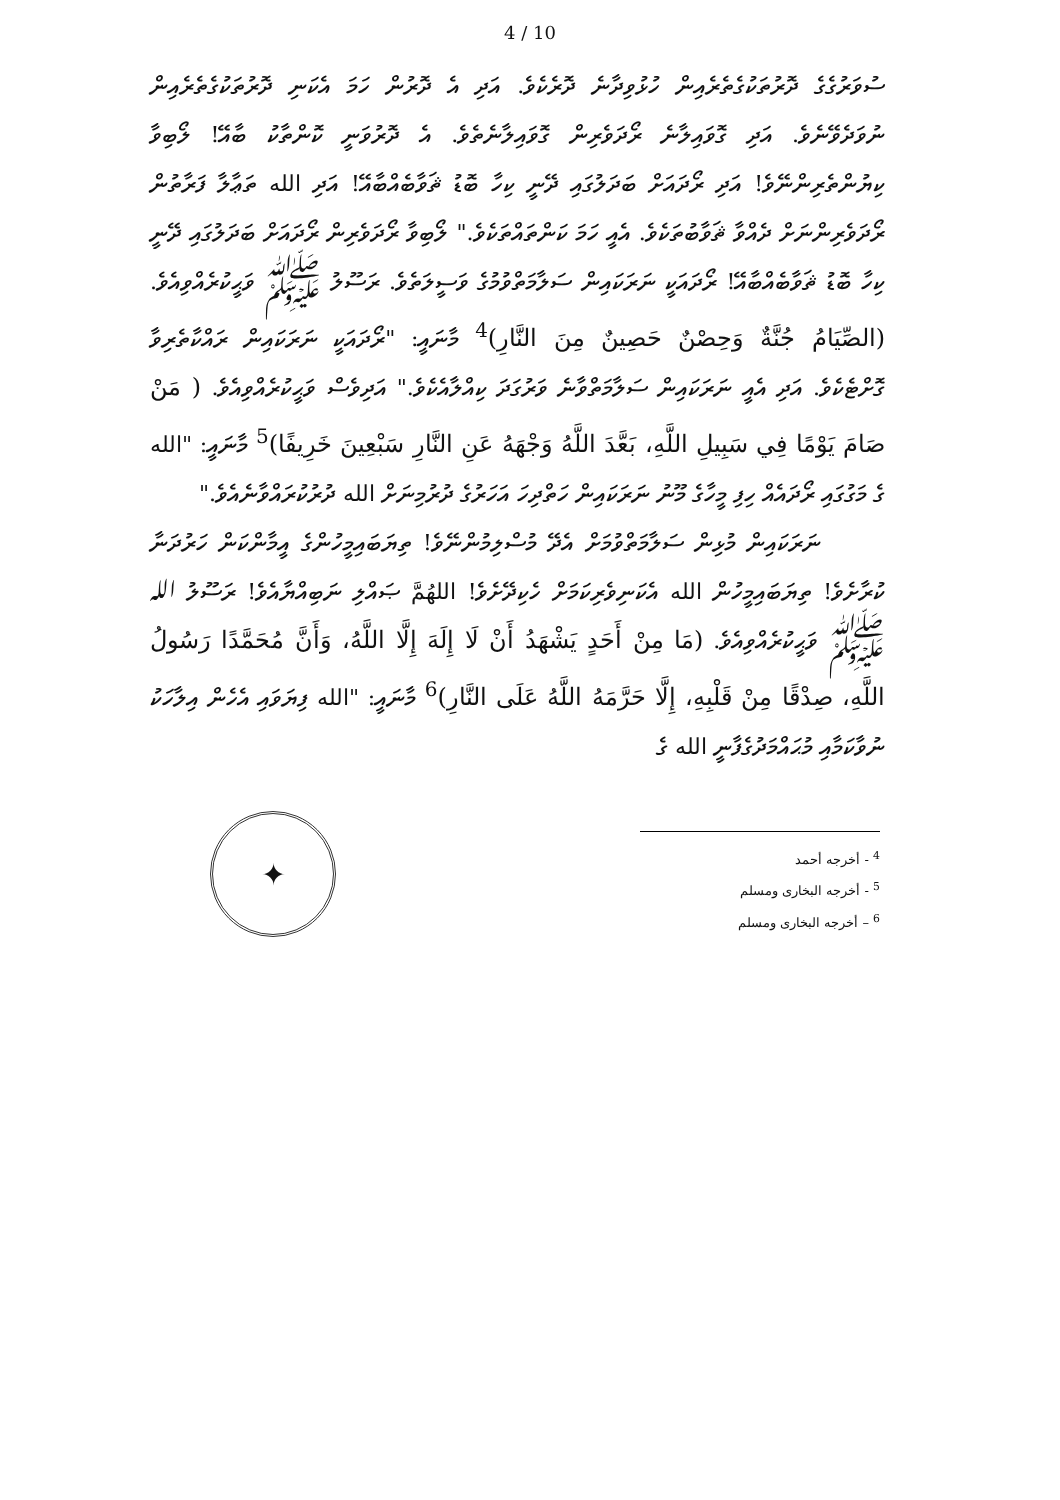4 / 10
ސުވަރުގެގެ ދޮރުތަކުގެތެރެއިން ހުޅުވިދާނެ ދޮރެކެވެ. އަދި އެ ދޮރުން ހަމަ އެކަނި ދޮރުތަކުގެތެރެއިން ނުވަދެވޭނެވެ. އަދި ގޮވައިލާނެ ރޯދަވެރިން ގޮވައިލާނެތެވެ. އެ ދޮރުވަނީ ކޮންތާކު ބާއޭ! ލޯބިވާ ކިޔުންތެރިންނޭވެ! އަދި ރޯދައަށް ބަދަލުގައި ދޭނީ ކިހާ ބޮޑު ޘަވާބެއްބާއޭ! އަދި الله ތަޢާލާ ފަރާތުން ރޯދަވެރިންނަށް ދެއްވާ ޘަވާބުތަކެވެ. އެއީ ހަމަ ކަންތައްތަކެވެ." ލޯބިވާ ރޯދަވެރިން ރޯދައަށް ބަދަލުގައި ދޭނީ ކިހާ ބޮޑު ޘަވާބެއްބާއޭ! ރޯދައަކީ ނަރަކައިން ސަލާމަތްވުމުގެ ވަސީލަތެވެ. ރަސޫލު ﷺ ވަޙީކުރެއްވިއެވެ. (الصِّيَامُ جُنَّةٌ وَحِصْنٌ حَصِينٌ مِنَ النَّارِ)<sup>4</sup> މާނައީ: "ރޯދައަކީ ނަރަކައިން ރައްކާތެރިވާ ގޮށްޓެކެވެ. އަދި އެއީ ނަރަކައިން ސަލާމަތްވާނެ ވަރުގަދަ ކިއްލާއެކެވެ." އަދިވެސް ވަޙީކުރެއްވިއެވެ. ( مَنْ صَامَ يَوْمًا فِي سَبِيلِ اللَّهِ، بَعَّدَ اللَّهُ وَجْهَهُ عَنِ النَّارِ سَبْعِينَ خَرِيفًا)<sup>5</sup> މާނައީ: "الله ގެ މަގުގައި ރޯދައެއް ހިފި މީހާގެ މޫނު ނަރަކައިން ހަތްދިހަ އަހަރުގެ ދުރުމިނަށް الله ދުރުކުރައްވާނެއެވެ."
ނަރަކައިން މުޅިން ސަލާމަތްވުމަށް އެދޭ މުސްލިމުންނޭވެ! ތިޔަބައިމީހުންގެ އީމާންކަން ހަރުދަނާ ކުރާށެވެ! ތިޔަބައިމީހުން الله އެކަނިވެރިކަމަށް ހެކިދޭށެވެ! اللهُمَّ ޞައްލި ނަބިއްޔާއެވެ! ރަސޫލު الله ﷺ ވަޙީކުރެއްވިއެވެ. (مَا مِنْ أَحَدٍ يَشْهَدُ أَنْ لَا إِلَهَ إِلَّا اللَّهُ، وَأَنَّ مُحَمَّدًا رَسُولُ اللَّهِ، صِدْقًا مِنْ قَلْبِهِ، إِلَّا حَرَّمَهُ اللَّهُ عَلَى النَّارِ)<sup>6</sup> މާނައީ: "الله ފިޔަވައި އެހެން އިލާހަކު ނުވާކަމާއި މުޙައްމަދުގެފާނީ الله ގެ
✦
<sup>4</sup> - أخرجه أحمد
<sup>5</sup> - أخرجه البخارى ومسلم
<sup>6</sup> – أخرجه البخارى ومسلم